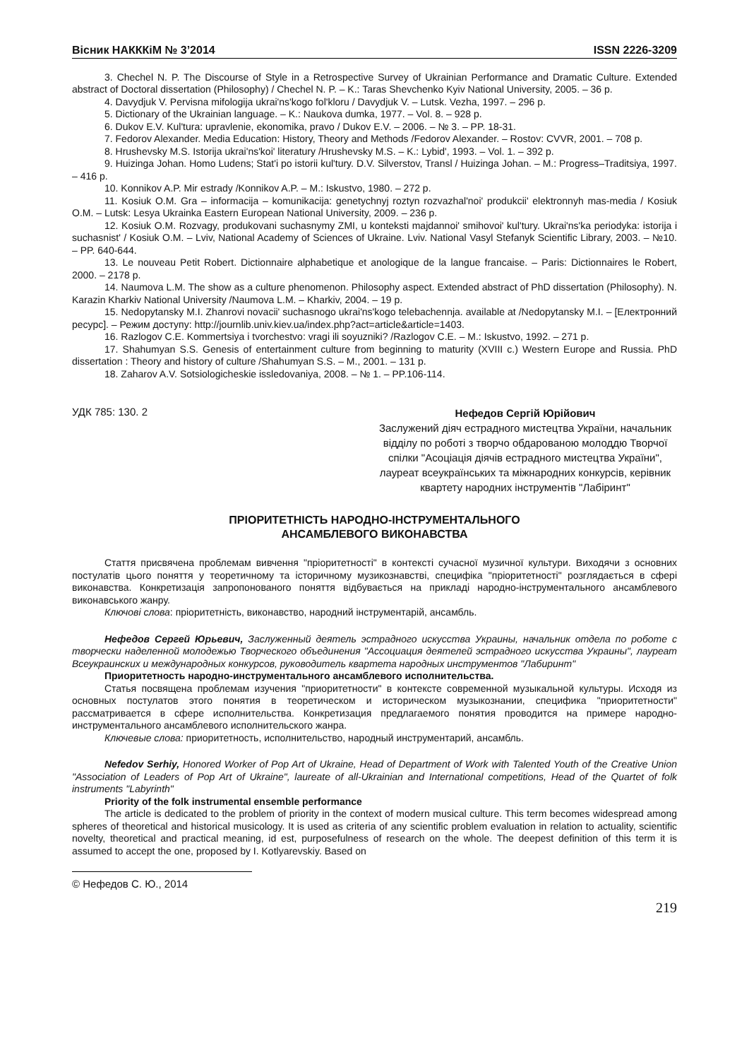Вісник НАКККіМ № 3’2014 ISSN 2226-3209
3. Chechel N. P. The Discourse of Style in a Retrospective Survey of Ukrainian Performance and Dramatic Culture. Extended abstract of Doctoral dissertation (Philosophy) / Chechel N. P. – K.: Taras Shevchenko Kyiv National University, 2005. – 36 p.
4. Davydjuk V. Pervisna mifologija ukrai'ns'kogo fol'kloru / Davydjuk V. – Lutsk. Vezha, 1997. – 296 p.
5. Dictionary of the Ukrainian language. – K.: Naukova dumka, 1977. – Vol. 8. – 928 p.
6. Dukov E.V. Kul'tura: upravlenie, ekonomika, pravo / Dukov E.V. – 2006. – № 3. – PP. 18-31.
7. Fedorov Alexander. Media Education: History, Theory and Methods /Fedorov Alexander. – Rostov: CVVR, 2001. – 708 p.
8. Hrushevsky M.S. Istorija ukrai'ns'koi' literatury /Hrushevsky M.S. – K.: Lybid', 1993. – Vol. 1. – 392 p.
9. Huizinga Johan. Homo Ludens; Stat'i po istorii kul'tury. D.V. Silverstov, Transl / Huizinga Johan. – M.: Progress–Traditsiya, 1997. – 416 p.
10. Konnikov A.P. Mir estrady /Konnikov A.P. – M.: Iskustvo, 1980. – 272 p.
11. Kosiuk O.M. Gra – informacija – komunikacija: genetychnyj roztyn rozvazhal'noi' produkcii' elektronnyh mas-media / Kosiuk O.M. – Lutsk: Lesya Ukrainka Eastern European National University, 2009. – 236 p.
12. Kosiuk O.M. Rozvagy, produkovani suchasnymy ZMI, u konteksti majdannoi' smihovoi' kul'tury. Ukrai'ns'ka periodyka: istorija i suchasnist' / Kosiuk O.M. – Lviv, National Academy of Sciences of Ukraine. Lviv. National Vasyl Stefanyk Scientific Library, 2003. – №10. – PP. 640-644.
13. Le nouveau Petit Robert. Dictionnaire alphabetique et anologique de la langue francaise. – Paris: Dictionnaires le Robert, 2000. – 2178 p.
14. Naumova L.M. The show as a culture phenomenon. Philosophy aspect. Extended abstract of PhD dissertation (Philosophy). N. Karazin Kharkiv National University /Naumova L.M. – Kharkiv, 2004. – 19 p.
15. Nedopytansky M.I. Zhanrovi novacii' suchasnogo ukrai'ns'kogo telebachennja. available at /Nedopytansky M.I. – [Електронний ресурс]. – Режим доступу: http://journlib.univ.kiev.ua/index.php?act=article&article=1403.
16. Razlogov C.E. Kommertsiya i tvorchestvo: vragi ili soyuzniki? /Razlogov C.E. – M.: Iskustvo, 1992. – 271 p.
17. Shahumyan S.S. Genesis of entertainment culture from beginning to maturity (XVIII c.) Western Europe and Russia. PhD dissertation : Theory and history of culture /Shahumyan S.S. – M., 2001. – 131 p.
18. Zaharov A.V. Sotsiologicheskie issledovaniya, 2008. – № 1. – PP.106-114.
УДК 785: 130. 2
Нефедов Сергій Юрійович
Заслужений діяч естрадного мистецтва України, начальник відділу по роботі з творчо обдарованою молоддю Творчої спілки "Асоціація діячів естрадного мистецтва України", лауреат всеукраїнських та міжнародних конкурсів, керівник квартету народних інструментів "Лабіринт"
ПРІОРИТЕТНІСТЬ НАРОДНО-ІНСТРУМЕНТАЛЬНОГО
АНСАМБЛЕВОГО ВИКОНАВСТВА
Стаття присвячена проблемам вивчення "пріоритетності" в контексті сучасної музичної культури. Виходячи з основних постулатів цього поняття у теоретичному та історичному музикознавстві, специфіка "пріоритетності" розглядається в сфері виконавства. Конкретизація запропонованого поняття відбувається на прикладі народно-інструментального ансамблевого виконавського жанру.
Ключові слова: пріоритетність, виконавство, народний інструментарій, ансамбль.
Нефедов Сергей Юрьевич, Заслуженный деятель эстрадного искусства Украины, начальник отдела по роботе с творчески наделенной молодежью Творческого объединения "Ассоциация деятелей эстрадного искусства Украины", лауреат Всеукраинских и международных конкурсов, руководитель квартета народных инструментов "Лабиринт"
Приоритетность народно-инструментального ансамблевого исполнительства.
Статья посвящена проблемам изучения "приоритетности" в контексте современной музыкальной культуры. Исходя из основных постулатов этого понятия в теоретическом и историческом музыкознании, специфика "приоритетности" рассматривается в сфере исполнительства. Конкретизация предлагаемого понятия проводится на примере народно-инструментального ансамблевого исполнительского жанра.
Ключевые слова: приоритетность, исполнительство, народный инструментарий, ансамбль.
Nefedov Serhiy, Honored Worker of Pop Art of Ukraine, Head of Department of Work with Talented Youth of the Creative Union "Association of Leaders of Pop Art of Ukraine", laureate of all-Ukrainian and International competitions, Head of the Quartet of folk instruments "Labyrinth"
Priority of the folk instrumental ensemble performance
The article is dedicated to the problem of priority in the context of modern musical culture. This term becomes widespread among spheres of theoretical and historical musicology. It is used as criteria of any scientific problem evaluation in relation to actuality, scientific novelty, theoretical and practical meaning, id est, purposefulness of research on the whole. The deepest definition of this term it is assumed to accept the one, proposed by I. Kotlyarevskiy. Based on
© Нефедов С. Ю., 2014
219